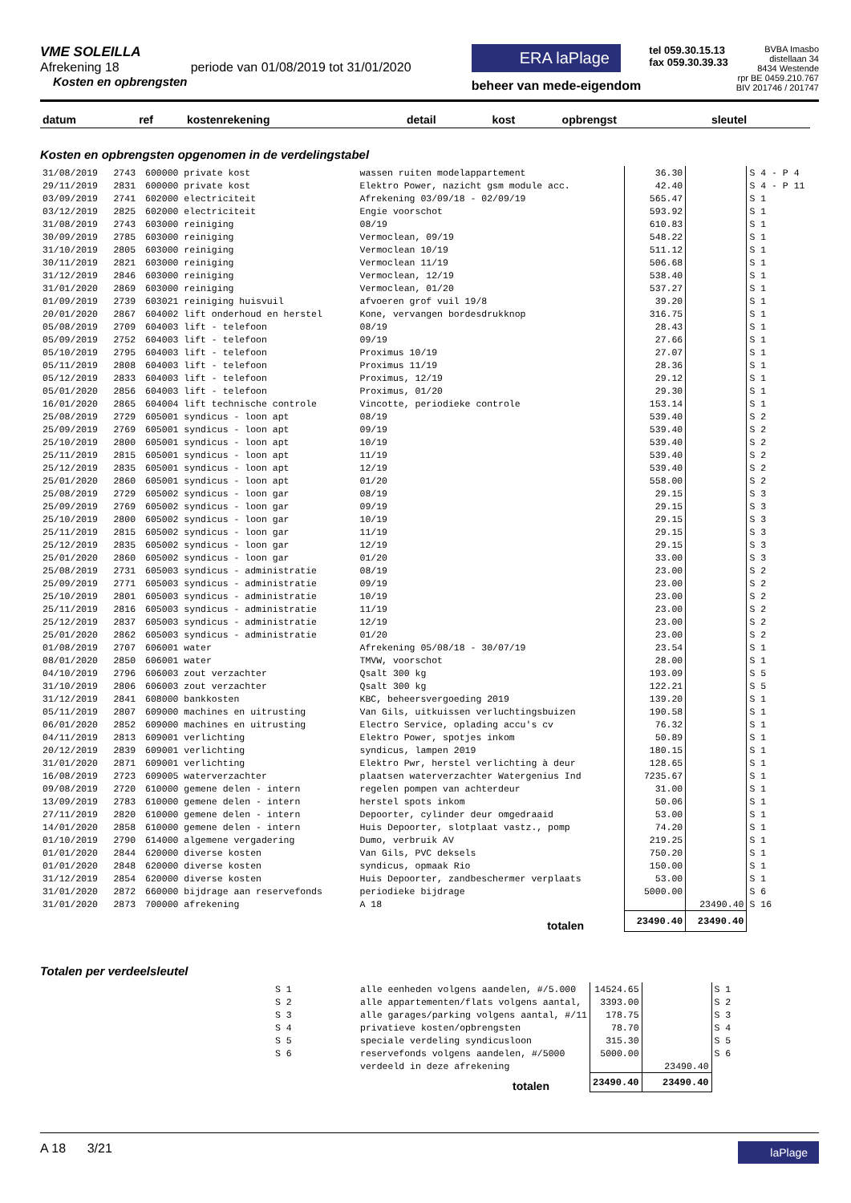VME SOLEILLA
Afrekening 18 periode van 01/08/2019 tot 31/01/2020
Kosten en opbrengsten
ERA laPlage
beheer van mede-eigendom
tel 059.30.15.13
fax 059.30.39.33
BVBA Imasbo
distellaan 34
8434 Westende
rpr BE 0459.210.767
BIV 201746 / 201747
| datum | ref | kostenrekening | detail | kost | opbrengst | sleutel |
| --- | --- | --- | --- | --- | --- | --- |
Kosten en opbrengsten opgenomen in de verdelingstabel
| 31/08/2019 | 2743 | 600000 private kost | wassen ruiten modelappartement | 36.30 | | S 4 - P 4 |
| 29/11/2019 | 2831 | 600000 private kost | Elektro Power, nazicht gsm module acc. | 42.40 | | S 4 - P 11 |
| 03/09/2019 | 2741 | 602000 electriciteit | Afrekening 03/09/18 - 02/09/19 | 565.47 | | S 1 |
| 03/12/2019 | 2825 | 602000 electriciteit | Engie voorschot | 593.92 | | S 1 |
| 31/08/2019 | 2743 | 603000 reiniging | 08/19 | 610.83 | | S 1 |
| 30/09/2019 | 2785 | 603000 reiniging | Vermoclean, 09/19 | 548.22 | | S 1 |
| 31/10/2019 | 2805 | 603000 reiniging | Vermoclean 10/19 | 511.12 | | S 1 |
| 30/11/2019 | 2821 | 603000 reiniging | Vermoclean 11/19 | 506.68 | | S 1 |
| 31/12/2019 | 2846 | 603000 reiniging | Vermoclean, 12/19 | 538.40 | | S 1 |
| 31/01/2020 | 2869 | 603000 reiniging | Vermoclean, 01/20 | 537.27 | | S 1 |
| 01/09/2019 | 2739 | 603021 reiniging huisvuil | afvoeren grof vuil 19/8 | 39.20 | | S 1 |
| 20/01/2020 | 2867 | 604002 lift onderhoud en herstel | Kone, vervangen bordesdrukknop | 316.75 | | S 1 |
| 05/08/2019 | 2709 | 604003 lift - telefoon | 08/19 | 28.43 | | S 1 |
| 05/09/2019 | 2752 | 604003 lift - telefoon | 09/19 | 27.66 | | S 1 |
| 05/10/2019 | 2795 | 604003 lift - telefoon | Proximus 10/19 | 27.07 | | S 1 |
| 05/11/2019 | 2808 | 604003 lift - telefoon | Proximus 11/19 | 28.36 | | S 1 |
| 05/12/2019 | 2833 | 604003 lift - telefoon | Proximus, 12/19 | 29.12 | | S 1 |
| 05/01/2020 | 2856 | 604003 lift - telefoon | Proximus, 01/20 | 29.30 | | S 1 |
| 16/01/2020 | 2865 | 604004 lift technische controle | Vincotte, periodieke controle | 153.14 | | S 1 |
| 25/08/2019 | 2729 | 605001 syndicus - loon apt | 08/19 | 539.40 | | S 2 |
| 25/09/2019 | 2769 | 605001 syndicus - loon apt | 09/19 | 539.40 | | S 2 |
| 25/10/2019 | 2800 | 605001 syndicus - loon apt | 10/19 | 539.40 | | S 2 |
| 25/11/2019 | 2815 | 605001 syndicus - loon apt | 11/19 | 539.40 | | S 2 |
| 25/12/2019 | 2835 | 605001 syndicus - loon apt | 12/19 | 539.40 | | S 2 |
| 25/01/2020 | 2860 | 605001 syndicus - loon apt | 01/20 | 558.00 | | S 2 |
| 25/08/2019 | 2729 | 605002 syndicus - loon gar | 08/19 | 29.15 | | S 3 |
| 25/09/2019 | 2769 | 605002 syndicus - loon gar | 09/19 | 29.15 | | S 3 |
| 25/10/2019 | 2800 | 605002 syndicus - loon gar | 10/19 | 29.15 | | S 3 |
| 25/11/2019 | 2815 | 605002 syndicus - loon gar | 11/19 | 29.15 | | S 3 |
| 25/12/2019 | 2835 | 605002 syndicus - loon gar | 12/19 | 29.15 | | S 3 |
| 25/01/2020 | 2860 | 605002 syndicus - loon gar | 01/20 | 33.00 | | S 3 |
| 25/08/2019 | 2731 | 605003 syndicus - administratie | 08/19 | 23.00 | | S 2 |
| 25/09/2019 | 2771 | 605003 syndicus - administratie | 09/19 | 23.00 | | S 2 |
| 25/10/2019 | 2801 | 605003 syndicus - administratie | 10/19 | 23.00 | | S 2 |
| 25/11/2019 | 2816 | 605003 syndicus - administratie | 11/19 | 23.00 | | S 2 |
| 25/12/2019 | 2837 | 605003 syndicus - administratie | 12/19 | 23.00 | | S 2 |
| 25/01/2020 | 2862 | 605003 syndicus - administratie | 01/20 | 23.00 | | S 2 |
| 01/08/2019 | 2707 | 606001 water | Afrekening 05/08/18 - 30/07/19 | 23.54 | | S 1 |
| 08/01/2020 | 2850 | 606001 water | TMVW, voorschot | 28.00 | | S 1 |
| 04/10/2019 | 2796 | 606003 zout verzachter | Qsalt 300 kg | 193.09 | | S 5 |
| 31/10/2019 | 2806 | 606003 zout verzachter | Qsalt 300 kg | 122.21 | | S 5 |
| 31/12/2019 | 2841 | 608000 bankkosten | KBC, beheersvergoeding 2019 | 139.20 | | S 1 |
| 05/11/2019 | 2807 | 609000 machines en uitrusting | Van Gils, uitkuissen verluchtingsbuizen | 190.58 | | S 1 |
| 06/01/2020 | 2852 | 609000 machines en uitrusting | Electro Service, oplading accu's cv | 76.32 | | S 1 |
| 04/11/2019 | 2813 | 609001 verlichting | Elektro Power, spotjes inkom | 50.89 | | S 1 |
| 20/12/2019 | 2839 | 609001 verlichting | syndicus, lampen 2019 | 180.15 | | S 1 |
| 31/01/2020 | 2871 | 609001 verlichting | Elektro Pwr, herstel verlichting à deur | 128.65 | | S 1 |
| 16/08/2019 | 2723 | 609005 waterverzachter | plaatsen waterverzachter Watergenius Ind | 7235.67 | | S 1 |
| 09/08/2019 | 2720 | 610000 gemene delen - intern | regelen pompen van achterdeur | 31.00 | | S 1 |
| 13/09/2019 | 2783 | 610000 gemene delen - intern | herstel spots inkom | 50.06 | | S 1 |
| 27/11/2019 | 2820 | 610000 gemene delen - intern | Depoorter, cylinder deur omgedraaid | 53.00 | | S 1 |
| 14/01/2020 | 2858 | 610000 gemene delen - intern | Huis Depoorter, slotplaat vastz., pomp | 74.20 | | S 1 |
| 01/10/2019 | 2790 | 614000 algemene vergadering | Dumo, verbruik AV | 219.25 | | S 1 |
| 01/01/2020 | 2844 | 620000 diverse kosten | Van Gils, PVC deksels | 750.20 | | S 1 |
| 01/01/2020 | 2848 | 620000 diverse kosten | syndicus, opmaak Rio | 150.00 | | S 1 |
| 31/12/2019 | 2854 | 620000 diverse kosten | Huis Depoorter, zandbeschermer verplaats | 53.00 | | S 1 |
| 31/01/2020 | 2872 | 660000 bijdrage aan reservefonds | periodieke bijdrage | 5000.00 | | S 6 |
| 31/01/2020 | 2873 | 700000 afrekening | A 18 | | 23490.40 | S 16 |
| totalen | | | | 23490.40 | 23490.40 | |
Totalen per verdeelsleutel
| S 1 | alle eenheden volgens aandelen, #/5.000 | 14524.65 | | S 1 |
| S 2 | alle appartementen/flats volgens aantal, | 3393.00 | | S 2 |
| S 3 | alle garages/parking volgens aantal, #/11 | 178.75 | | S 3 |
| S 4 | privatieve kosten/opbrengsten | 78.70 | | S 4 |
| S 5 | speciale verdeling syndicusloon | 315.30 | | S 5 |
| S 6 | reservefonds volgens aandelen, #/5000 | 5000.00 | | S 6 |
| | verdeeld in deze afrekening | | 23490.40 | |
| totalen | | 23490.40 | 23490.40 | |
A 18 3/21 laPlage